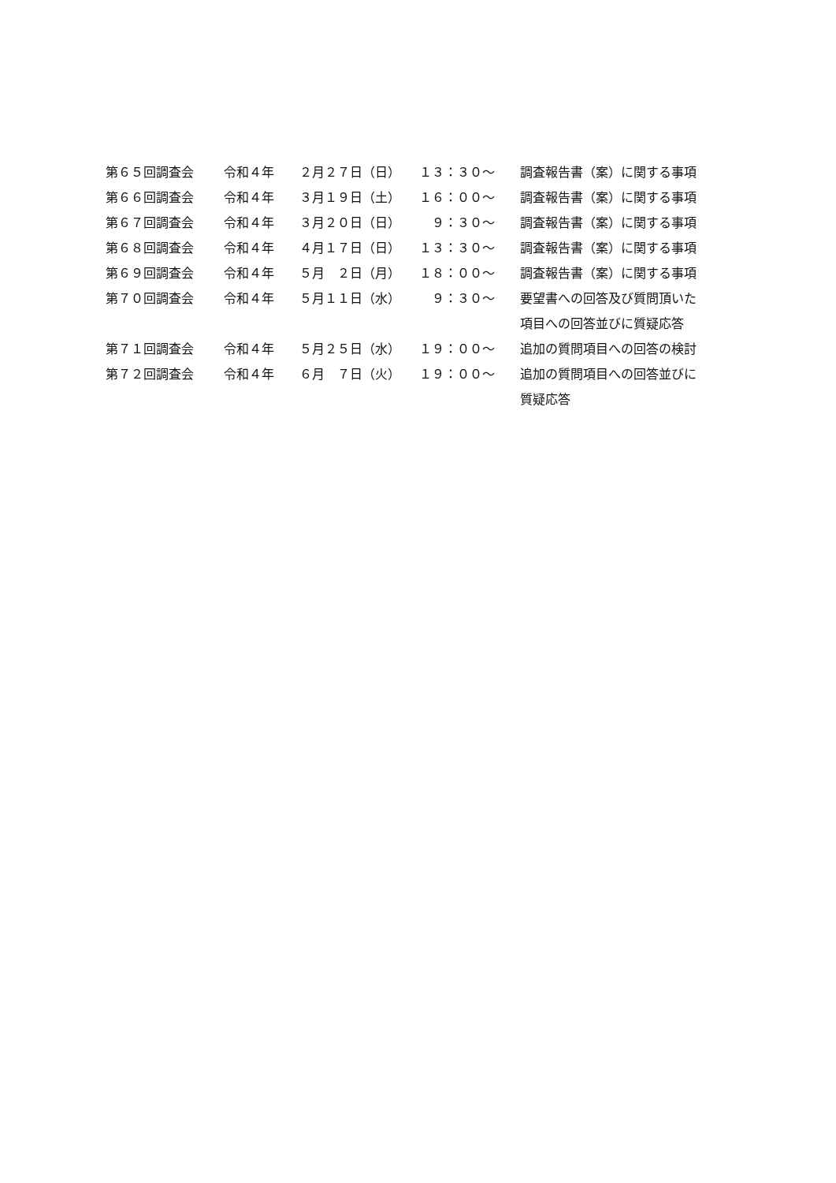| 第６５回調査会 | 令和４年 | ２月２７日（日） | １３：３０～ | 調査報告書（案）に関する事項 |
| 第６６回調査会 | 令和４年 | ３月１９日（土） | １６：００～ | 調査報告書（案）に関する事項 |
| 第６７回調査会 | 令和４年 | ３月２０日（日） | ９：３０～ | 調査報告書（案）に関する事項 |
| 第６８回調査会 | 令和４年 | ４月１７日（日） | １３：３０～ | 調査報告書（案）に関する事項 |
| 第６９回調査会 | 令和４年 | ５月 ２日（月） | １８：００～ | 調査報告書（案）に関する事項 |
| 第７０回調査会 | 令和４年 | ５月１１日（水） | ９：３０～ | 要望書への回答及び質問頂いた 項目への回答並びに質疑応答 |
| 第７１回調査会 | 令和４年 | ５月２５日（水） | １９：００～ | 追加の質問項目への回答の検討 |
| 第７２回調査会 | 令和４年 | ６月 ７日（火） | １９：００～ | 追加の質問項目への回答並びに 質疑応答 |